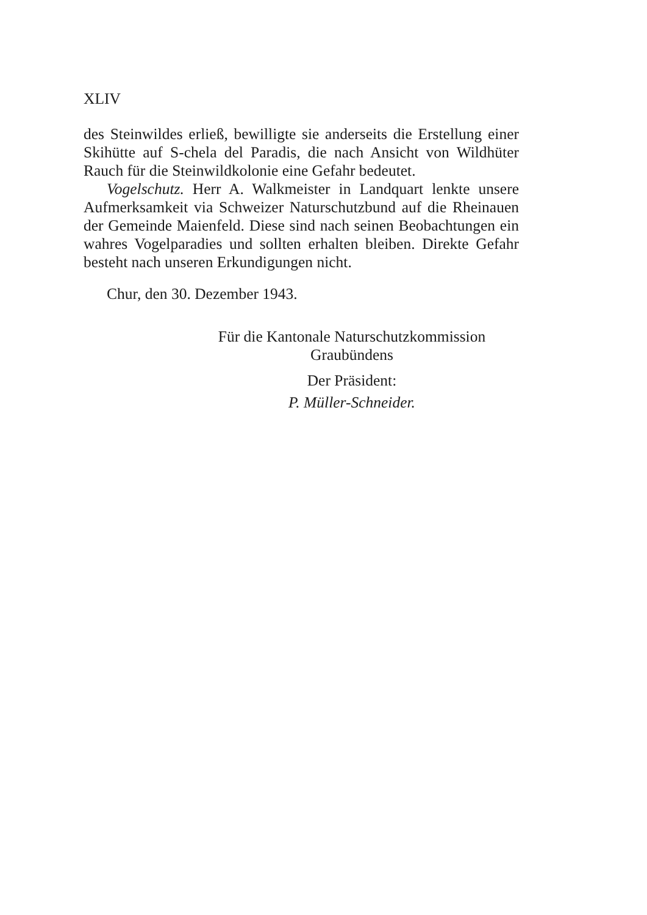XLIV
des Steinwildes erließ, bewilligte sie anderseits die Erstellung einer Skihütte auf S-chela del Paradis, die nach Ansicht von Wildhüter Rauch für die Steinwildkolonie eine Gefahr bedeutet.
Vogelschutz. Herr A. Walkmeister in Landquart lenkte unsere Aufmerksamkeit via Schweizer Naturschutzbund auf die Rheinauen der Gemeinde Maienfeld. Diese sind nach seinen Beobachtungen ein wahres Vogelparadies und sollten erhalten bleiben. Direkte Gefahr besteht nach unseren Erkundigungen nicht.
Chur, den 30. Dezember 1943.
Für die Kantonale Naturschutzkommission
Graubündens
Der Präsident:
P. Müller-Schneider.